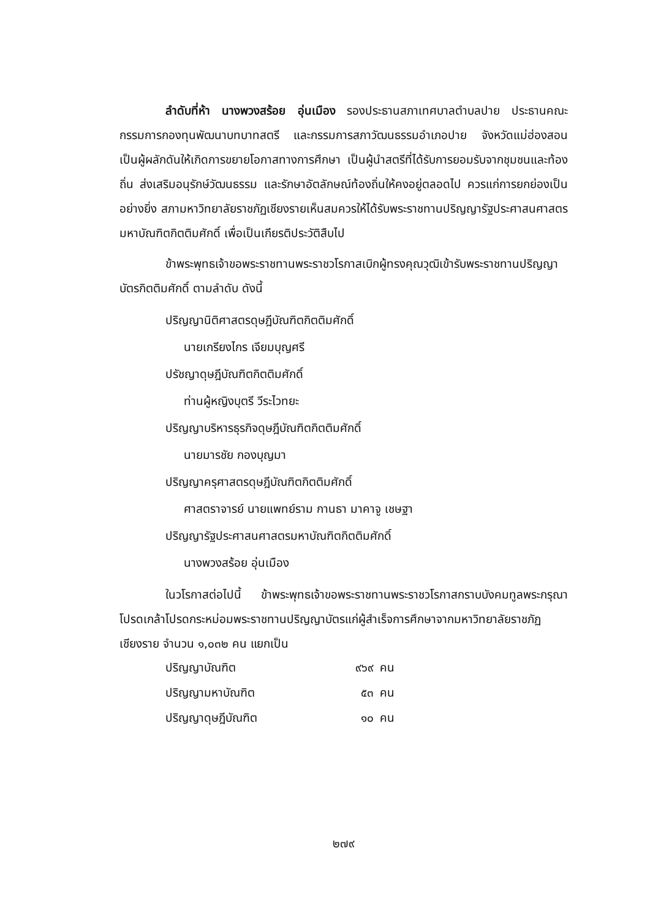ลำดับที่ห้า นางพวงสร้อย อุ่นเมือง รองประธานสภาเทศบาลตำบลปาย ประธานคณะกรรมการกองทุนพัฒนาบทบาทสตรี และกรรมการสภาวัฒนธรรมอำเภอปาย จังหวัดแม่ฮ่องสอน เป็นผู้ผลักดันให้เกิดการขยายโอกาสทางการศึกษา เป็นผู้นำสตรีที่ได้รับการยอมรับจากชุมชนและท้องถิ่น ส่งเสริมอนุรักษ์วัฒนธรรม และรักษาอัตลักษณ์ท้องถิ่นให้คงอยู่ตลอดไป ควรแก่การยกย่องเป็นอย่างยิ่ง สภามหาวิทยาลัยราชภัฏเชียงรายเห็นสมควรให้ได้รับพระราชทานปริญญารัฐประศาสนศาสตรมหาบัณฑิตกิตติมศักดิ์ เพื่อเป็นเกียรติประวัติสืบไป
ข้าพระพุทธเจ้าขอพระราชทานพระราชวโรกาสเบิกผู้ทรงคุณวุฒิเข้ารับพระราชทานปริญญาบัตรกิตติมศักดิ์ ตามลำดับ ดังนี้
ปริญญานิติศาสตรดุษฎีบัณฑิตกิตติมศักดิ์
นายเกรียงไกร เจียมบุญศรี
ปรัชญาดุษฎีบัณฑิตกิตติมศักดิ์
ท่านผู้หญิงบุตรี วีระไวทยะ
ปริญญาบริหารธุรกิจดุษฎีบัณฑิตกิตติมศักดิ์
นายมารชัย กองบุญมา
ปริญญาครุศาสตรดุษฎีบัณฑิตกิตติมศักดิ์
ศาสตราจารย์ นายแพทย์ราม กานธา มาคาจู เชษฐา
ปริญญารัฐประศาสนศาสตรมหาบัณฑิตกิตติมศักดิ์
นางพวงสร้อย อุ่นเมือง
ในวโรกาสต่อไปนี้ ข้าพระพุทธเจ้าขอพระราชทานพระราชวโรกาสกราบบังคมทูลพระกรุณาโปรดเกล้าโปรดกระหม่อมพระราชทานปริญญาบัตรแก่ผู้สำเร็จการศึกษาจากมหาวิทยาลัยราชภัฏเชียงราย จำนวน ๑,๐๓๒ คน แยกเป็น
| ปริญญาบัณฑิต | ๙๖๙ | คน |
| ปริญญามหาบัณฑิต | ๕๓ | คน |
| ปริญญาดุษฎีบัณฑิต | ๑๐ | คน |
๒๗๙